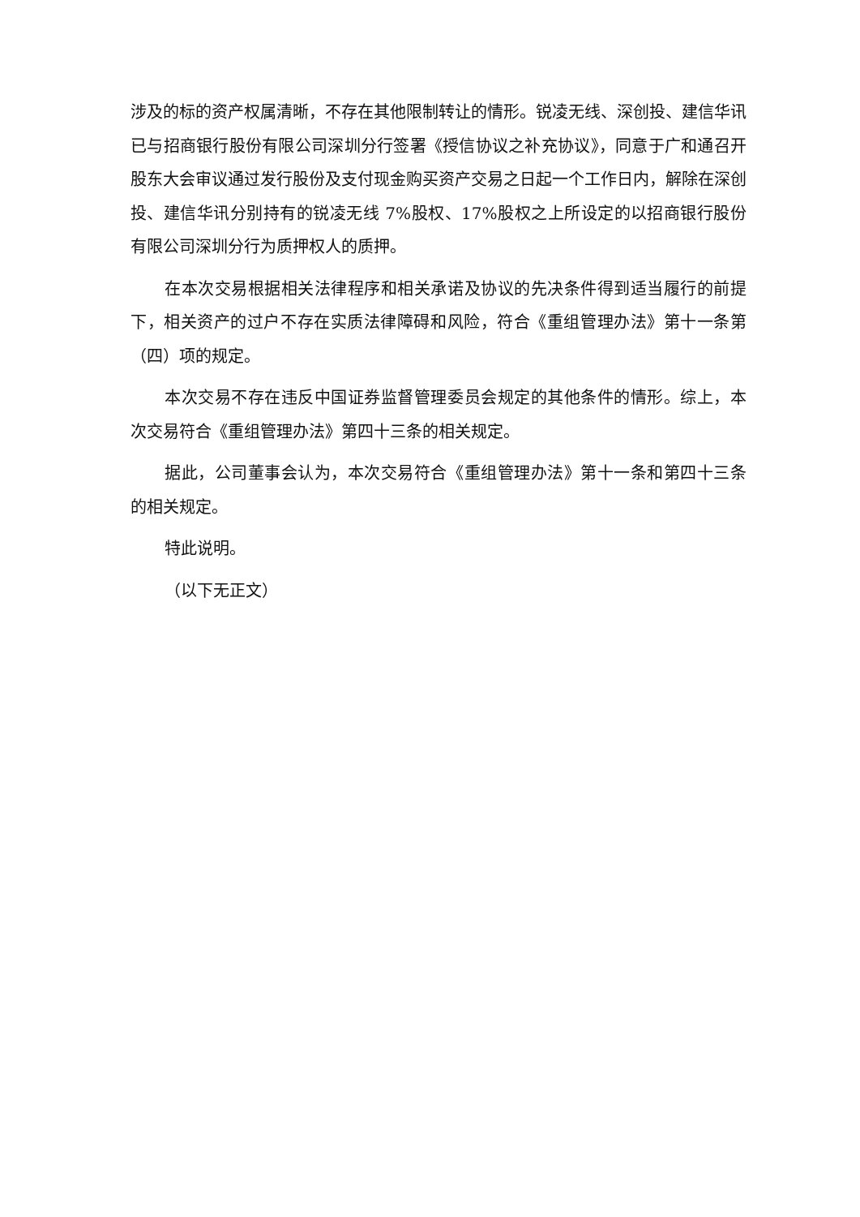涉及的标的资产权属清晰，不存在其他限制转让的情形。锐凌无线、深创投、建信华讯已与招商银行股份有限公司深圳分行签署《授信协议之补充协议》，同意于广和通召开股东大会审议通过发行股份及支付现金购买资产交易之日起一个工作日内，解除在深创投、建信华讯分别持有的锐凌无线 7%股权、17%股权之上所设定的以招商银行股份有限公司深圳分行为质押权人的质押。
在本次交易根据相关法律程序和相关承诺及协议的先决条件得到适当履行的前提下，相关资产的过户不存在实质法律障碍和风险，符合《重组管理办法》第十一条第（四）项的规定。
本次交易不存在违反中国证券监督管理委员会规定的其他条件的情形。综上，本次交易符合《重组管理办法》第四十三条的相关规定。
据此，公司董事会认为，本次交易符合《重组管理办法》第十一条和第四十三条的相关规定。
特此说明。
（以下无正文）